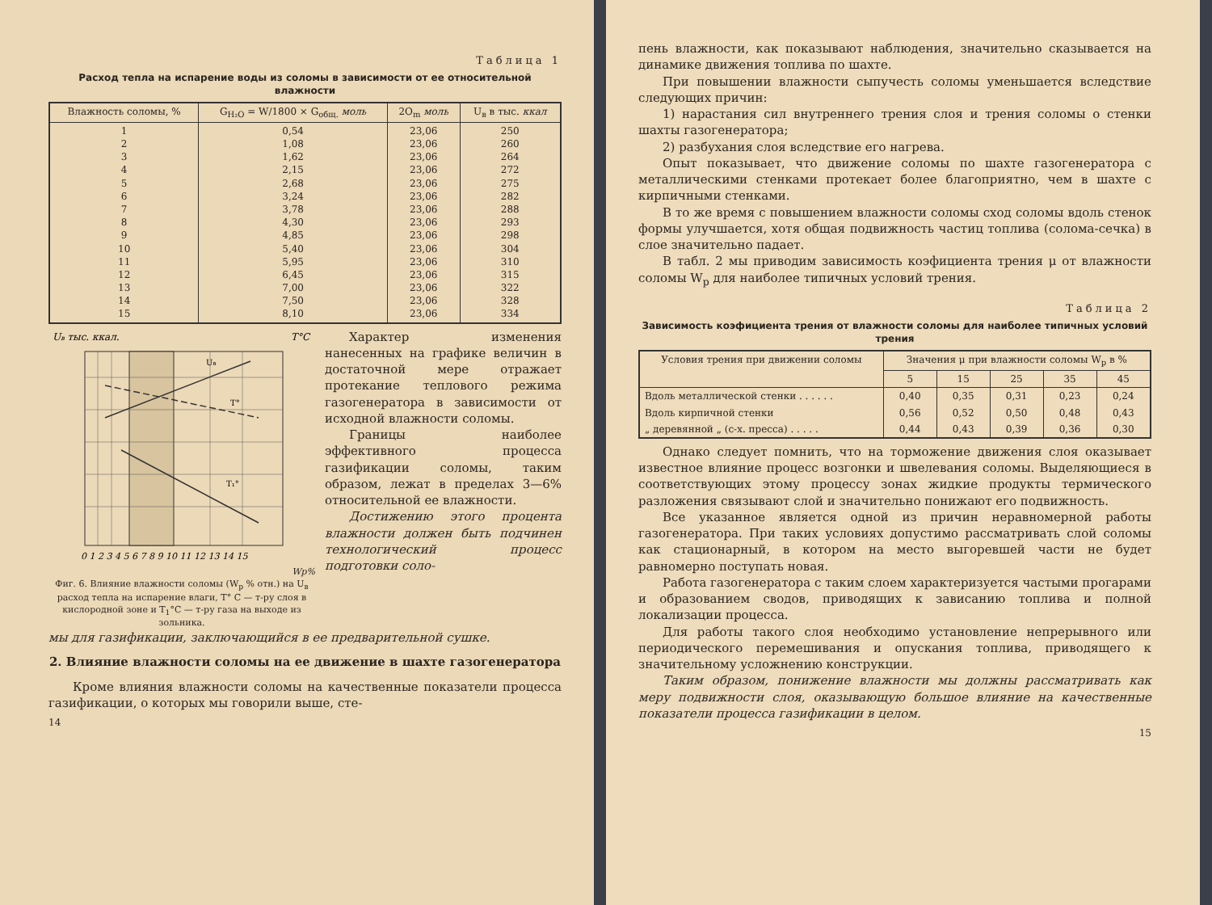Таблица 1
Расход тепла на испарение воды из соломы в зависимости от ее относительной влажности
| Влажность соломы, % | G<sub>H₂O</sub> = W/1800 × G<sub>общ.</sub> моль | 2O<sub>m</sub> моль | U<sub>в</sub> в тыс. ккал |
| --- | --- | --- | --- |
| 1 2 3 4 5 6 7 8 9 10 11 12 13 14 15 | 0,54 1,08 1,62 2,15 2,68 3,24 3,78 4,30 4,85 5,40 5,95 6,45 7,00 7,50 8,10 | 23,06 23,06 23,06 23,06 23,06 23,06 23,06 23,06 23,06 23,06 23,06 23,06 23,06 23,06 23,06 | 250 260 264 272 275 282 288 293 298 304 310 315 322 328 334 |
Uв тыс. ккал.
T°C
Uв
T°
T₁°
0 1 2 3 4 5 6 7 8 9 10 11 12 13 14 15
Wp%
Фиг. 6. Влияние влажности соломы (W<sub>p</sub> % отн.) на U<sub>в</sub> расход тепла на испарение влаги, T° C — т-ру слоя в кислородной зоне и T<sub>1</sub>°C — т-ру газа на выходе из зольника.
Характер изменения нанесенных на графике величин в достаточной мере отражает протекание теплового режима газогенератора в зависимости от исходной влажности соломы.
Границы наиболее эффективного процесса газификации соломы, таким образом, лежат в пределах 3—6% относительной ее влажности.
Достижению этого процента влажности должен быть подчинен технологический процесс подготовки соло-
мы для газификации, заключающийся в ее предварительной сушке.
2. Влияние влажности соломы на ее движение в шахте газогенератора
Кроме влияния влажности соломы на качественные показатели процесса газификации, о которых мы говорили выше, сте-
14
пень влажности, как показывают наблюдения, значительно сказывается на динамике движения топлива по шахте.
При повышении влажности сыпучесть соломы уменьшается вследствие следующих причин:
1) нарастания сил внутреннего трения слоя и трения соломы о стенки шахты газогенератора;
2) разбухания слоя вследствие его нагрева.
Опыт показывает, что движение соломы по шахте газогенератора с металлическими стенками протекает более благоприятно, чем в шахте с кирпичными стенками.
В то же время с повышением влажности соломы сход соломы вдоль стенок формы улучшается, хотя общая подвижность частиц топлива (солома-сечка) в слое значительно падает.
В табл. 2 мы приводим зависимость коэфициента трения μ от влажности соломы W<sub>p</sub> для наиболее типичных условий трения.
Таблица 2
Зависимость коэфициента трения от влажности соломы для наиболее типичных условий трения
| Условия трения при движении соломы | Значения μ при влажности соломы W<sub>p</sub> в % | | | | |
| --- | --- | --- | --- | --- | --- |
| | 5 | 15 | 25 | 35 | 45 |
| Вдоль металлической стенки . . . . . . | 0,40 | 0,35 | 0,31 | 0,23 | 0,24 |
| Вдоль кирпичной стенки | 0,56 | 0,52 | 0,50 | 0,48 | 0,43 |
| „ деревянной „ (с-х. пресса) . . . . . | 0,44 | 0,43 | 0,39 | 0,36 | 0,30 |
Однако следует помнить, что на торможение движения слоя оказывает известное влияние процесс возгонки и швелевания соломы. Выделяющиеся в соответствующих этому процессу зонах жидкие продукты термического разложения связывают слой и значительно понижают его подвижность.
Все указанное является одной из причин неравномерной работы газогенератора. При таких условиях допустимо рассматривать слой соломы как стационарный, в котором на место выгоревшей части не будет равномерно поступать новая.
Работа газогенератора с таким слоем характеризуется частыми прогарами и образованием сводов, приводящих к зависанию топлива и полной локализации процесса.
Для работы такого слоя необходимо установление непрерывного или периодического перемешивания и опускания топлива, приводящего к значительному усложнению конструкции.
Таким образом, понижение влажности мы должны рассматривать как меру подвижности слоя, оказывающую большое влияние на качественные показатели процесса газификации в целом.
15